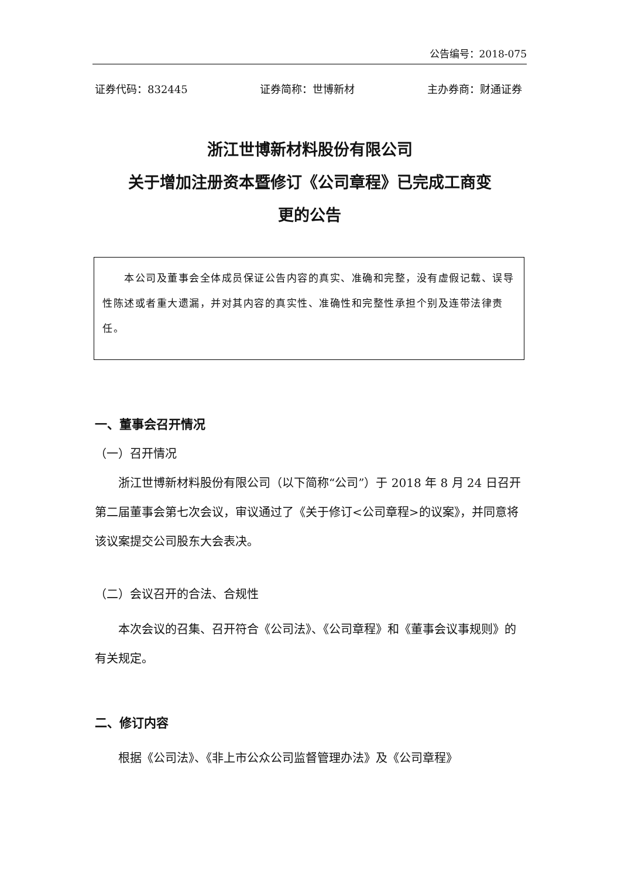公告编号：2018-075
证券代码：832445 证券简称：世博新材 主办券商：财通证券
浙江世博新材料股份有限公司
关于增加注册资本暨修订《公司章程》已完成工商变
更的公告
　　本公司及董事会全体成员保证公告内容的真实、准确和完整，没有虚假记载、误导性陈述或者重大遗漏，并对其内容的真实性、准确性和完整性承担个别及连带法律责任。
一、董事会召开情况
（一）召开情况
　　浙江世博新材料股份有限公司（以下简称“公司”）于 2018 年 8 月 24 日召开第二届董事会第七次会议，审议通过了《关于修订<公司章程>的议案》，并同意将该议案提交公司股东大会表决。
（二）会议召开的合法、合规性
　　本次会议的召集、召开符合《公司法》、《公司章程》和《董事会议事规则》的有关规定。
二、修订内容
　　根据《公司法》、《非上市公众公司监督管理办法》及《公司章程》